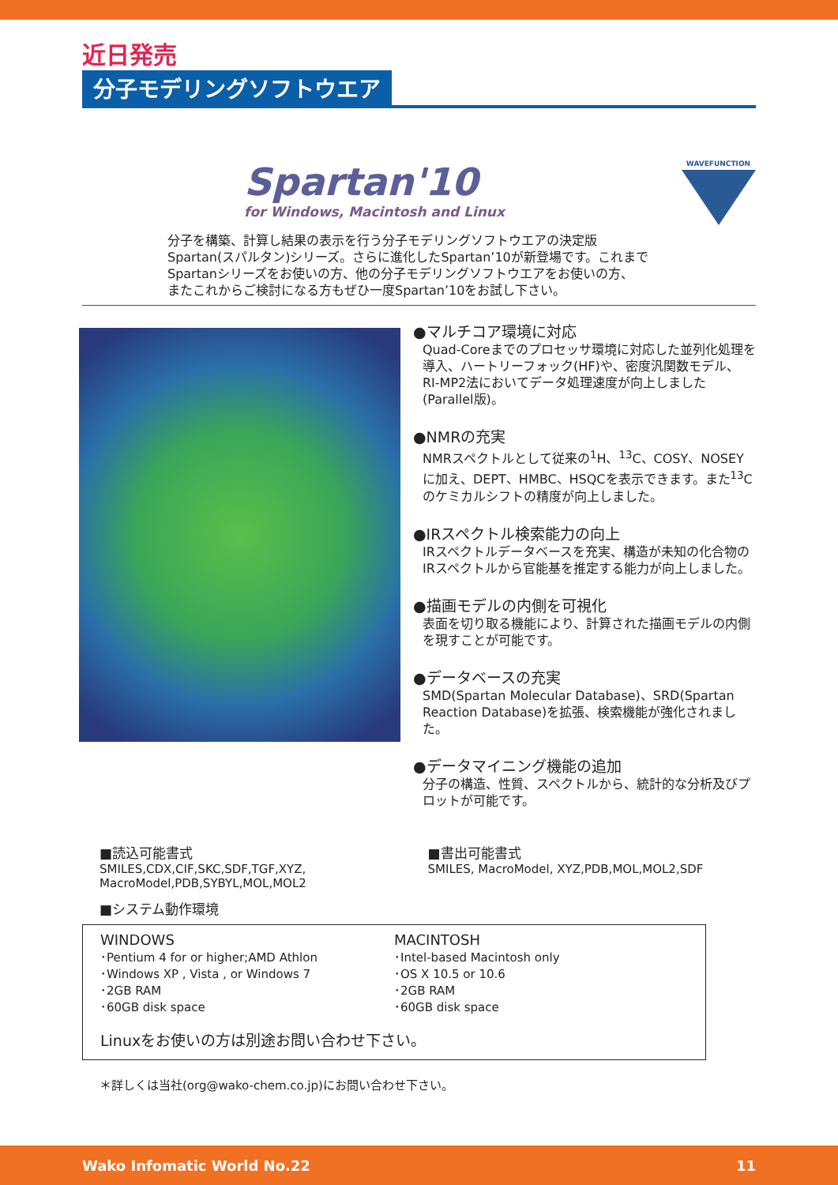近日発売
分子モデリングソフトウエア
Spartan'10
for Windows, Macintosh and Linux
WAVEFUNCTION
分子を構築、計算し結果の表示を行う分子モデリングソフトウエアの決定版
Spartan(スパルタン)シリーズ。さらに進化したSpartan’10が新登場です。これまで
Spartanシリーズをお使いの方、他の分子モデリングソフトウエアをお使いの方、
またこれからご検討になる方もぜひ一度Spartan’10をお試し下さい。
●マルチコア環境に対応
Quad-Coreまでのプロセッサ環境に対応した並列化処理を導入、ハートリーフォック(HF)や、密度汎関数モデル、RI-MP2法においてデータ処理速度が向上しました(Parallel版)。
●NMRの充実
NMRスペクトルとして従来の<sup>1</sup>H、<sup>13</sup>C、COSY、NOSEYに加え、DEPT、HMBC、HSQCを表示できます。また<sup>13</sup>Cのケミカルシフトの精度が向上しました。
●IRスペクトル検索能力の向上
IRスペクトルデータベースを充実、構造が未知の化合物のIRスペクトルから官能基を推定する能力が向上しました。
●描画モデルの内側を可視化
表面を切り取る機能により、計算された描画モデルの内側を現すことが可能です。
●データベースの充実
SMD(Spartan Molecular Database)、SRD(Spartan Reaction Database)を拡張、検索機能が強化されました。
●データマイニング機能の追加
分子の構造、性質、スペクトルから、統計的な分析及びプロットが可能です。
■読込可能書式
SMILES,CDX,CIF,SKC,SDF,TGF,XYZ,
MacroModel,PDB,SYBYL,MOL,MOL2
■システム動作環境
■書出可能書式
SMILES, MacroModel, XYZ,PDB,MOL,MOL2,SDF
WINDOWS
･Pentium 4 for or higher;AMD Athlon
･Windows XP , Vista , or Windows 7
･2GB RAM
･60GB disk space
MACINTOSH
･Intel-based Macintosh only
･OS X 10.5 or 10.6
･2GB RAM
･60GB disk space
Linuxをお使いの方は別途お問い合わせ下さい。
＊詳しくは当社(org@wako-chem.co.jp)にお問い合わせ下さい。
Wako Infomatic World No.22 11